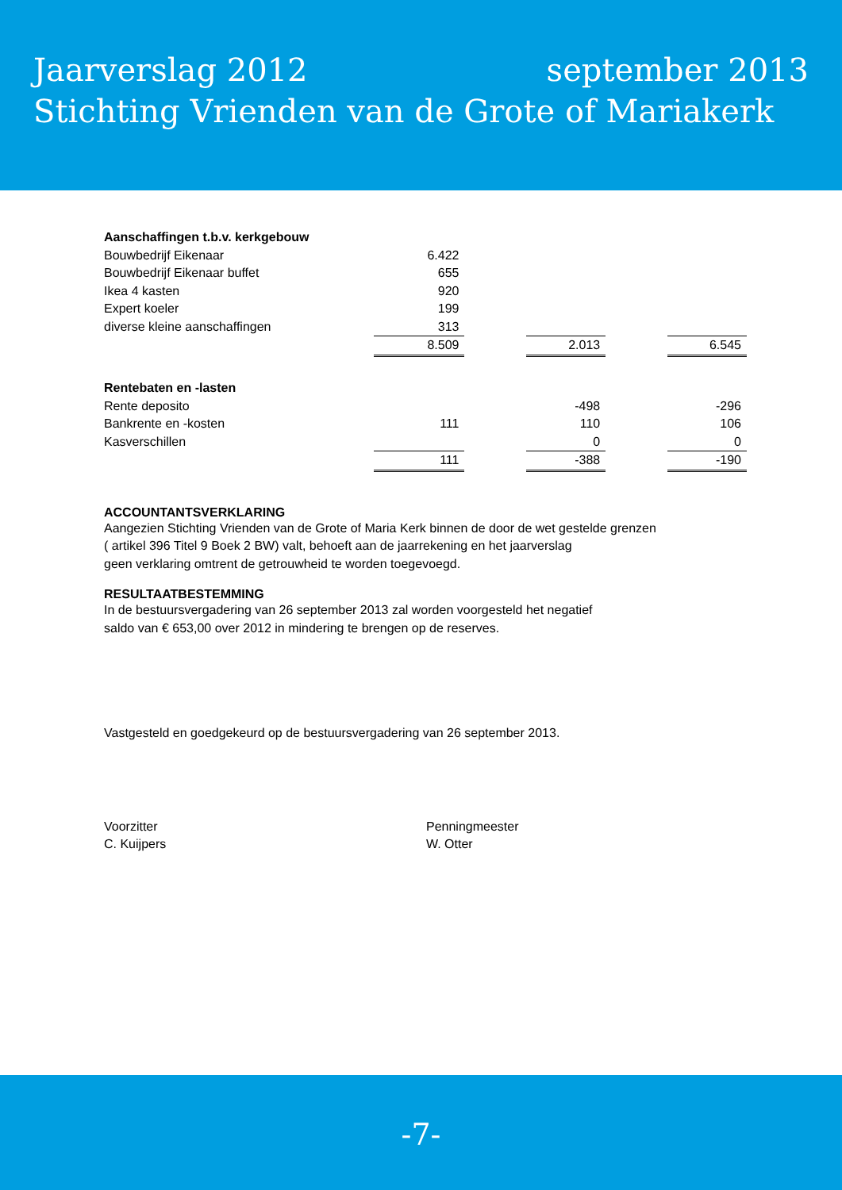Jaarverslag 2012 september 2013
Stichting Vrienden van de Grote of Mariakerk
| Aanschaffingen t.b.v. kerkgebouw | | | | | |
| Bouwbedrijf Eikenaar | 6.422 | | | | |
| Bouwbedrijf Eikenaar buffet | 655 | | | | |
| Ikea 4 kasten | 920 | | | | |
| Expert koeler | 199 | | | | |
| diverse kleine aanschaffingen | 313 | | | | |
| | 8.509 | | 2.013 | | 6.545 |
| Rentebaten en -lasten | | | | | |
| Rente deposito | | | -498 | | -296 |
| Bankrente en -kosten | 111 | | 110 | | 106 |
| Kasverschillen | | | 0 | | 0 |
| | 111 | | -388 | | -190 |
ACCOUNTANTSVERKLARING
Aangezien Stichting Vrienden van de Grote of Maria Kerk binnen de door de wet gestelde grenzen
( artikel 396 Titel 9 Boek 2 BW) valt, behoeft aan de jaarrekening en het jaarverslag
geen verklaring omtrent de getrouwheid te worden toegevoegd.
RESULTAATBESTEMMING
In de bestuursvergadering van 26 september 2013 zal worden voorgesteld het negatief
saldo van € 653,00 over 2012 in mindering te brengen op de reserves.
Vastgesteld en goedgekeurd op de bestuursvergadering van 26 september 2013.
Voorzitter
C. Kuijpers
Penningmeester
W. Otter
-7-